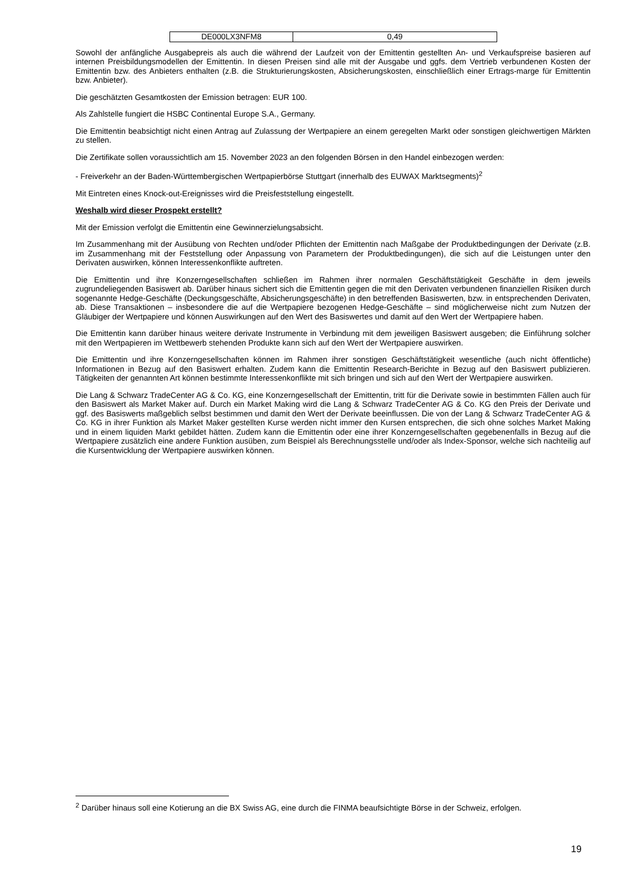| DE000LX3NFM8 | 0,49 |
Sowohl der anfängliche Ausgabepreis als auch die während der Laufzeit von der Emittentin gestellten An- und Verkaufspreise basieren auf internen Preisbildungsmodellen der Emittentin. In diesen Preisen sind alle mit der Ausgabe und ggfs. dem Vertrieb verbundenen Kosten der Emittentin bzw. des Anbieters enthalten (z.B. die Strukturierungskosten, Absicherungskosten, einschließlich einer Ertrags-marge für Emittentin bzw. Anbieter).
Die geschätzten Gesamtkosten der Emission betragen: EUR 100.
Als Zahlstelle fungiert die HSBC Continental Europe S.A., Germany.
Die Emittentin beabsichtigt nicht einen Antrag auf Zulassung der Wertpapiere an einem geregelten Markt oder sonstigen gleichwertigen Märkten zu stellen.
Die Zertifikate sollen voraussichtlich am 15. November 2023 an den folgenden Börsen in den Handel einbezogen werden:
- Freiverkehr an der Baden-Württembergischen Wertpapierbörse Stuttgart (innerhalb des EUWAX Marktsegments)<sup>2</sup>
Mit Eintreten eines Knock-out-Ereignisses wird die Preisfeststellung eingestellt.
Weshalb wird dieser Prospekt erstellt?
Mit der Emission verfolgt die Emittentin eine Gewinnerzielungsabsicht.
Im Zusammenhang mit der Ausübung von Rechten und/oder Pflichten der Emittentin nach Maßgabe der Produktbedingungen der Derivate (z.B. im Zusammenhang mit der Feststellung oder Anpassung von Parametern der Produktbedingungen), die sich auf die Leistungen unter den Derivaten auswirken, können Interessenkonflikte auftreten.
Die Emittentin und ihre Konzerngesellschaften schließen im Rahmen ihrer normalen Geschäftstätigkeit Geschäfte in dem jeweils zugrundeliegenden Basiswert ab. Darüber hinaus sichert sich die Emittentin gegen die mit den Derivaten verbundenen finanziellen Risiken durch sogenannte Hedge-Geschäfte (Deckungsgeschäfte, Absicherungsgeschäfte) in den betreffenden Basiswerten, bzw. in entsprechenden Derivaten, ab. Diese Transaktionen – insbesondere die auf die Wertpapiere bezogenen Hedge-Geschäfte – sind möglicherweise nicht zum Nutzen der Gläubiger der Wertpapiere und können Auswirkungen auf den Wert des Basiswertes und damit auf den Wert der Wertpapiere haben.
Die Emittentin kann darüber hinaus weitere derivate Instrumente in Verbindung mit dem jeweiligen Basiswert ausgeben; die Einführung solcher mit den Wertpapieren im Wettbewerb stehenden Produkte kann sich auf den Wert der Wertpapiere auswirken.
Die Emittentin und ihre Konzerngesellschaften können im Rahmen ihrer sonstigen Geschäftstätigkeit wesentliche (auch nicht öffentliche) Informationen in Bezug auf den Basiswert erhalten. Zudem kann die Emittentin Research-Berichte in Bezug auf den Basiswert publizieren. Tätigkeiten der genannten Art können bestimmte Interessenkonflikte mit sich bringen und sich auf den Wert der Wertpapiere auswirken.
Die Lang & Schwarz TradeCenter AG & Co. KG, eine Konzerngesellschaft der Emittentin, tritt für die Derivate sowie in bestimmten Fällen auch für den Basiswert als Market Maker auf. Durch ein Market Making wird die Lang & Schwarz TradeCenter AG & Co. KG den Preis der Derivate und ggf. des Basiswerts maßgeblich selbst bestimmen und damit den Wert der Derivate beeinflussen. Die von der Lang & Schwarz TradeCenter AG & Co. KG in ihrer Funktion als Market Maker gestellten Kurse werden nicht immer den Kursen entsprechen, die sich ohne solches Market Making und in einem liquiden Markt gebildet hätten. Zudem kann die Emittentin oder eine ihrer Konzerngesellschaften gegebenenfalls in Bezug auf die Wertpapiere zusätzlich eine andere Funktion ausüben, zum Beispiel als Berechnungsstelle und/oder als Index-Sponsor, welche sich nachteilig auf die Kursentwicklung der Wertpapiere auswirken können.
<sup>2</sup> Darüber hinaus soll eine Kotierung an die BX Swiss AG, eine durch die FINMA beaufsichtigte Börse in der Schweiz, erfolgen.
19